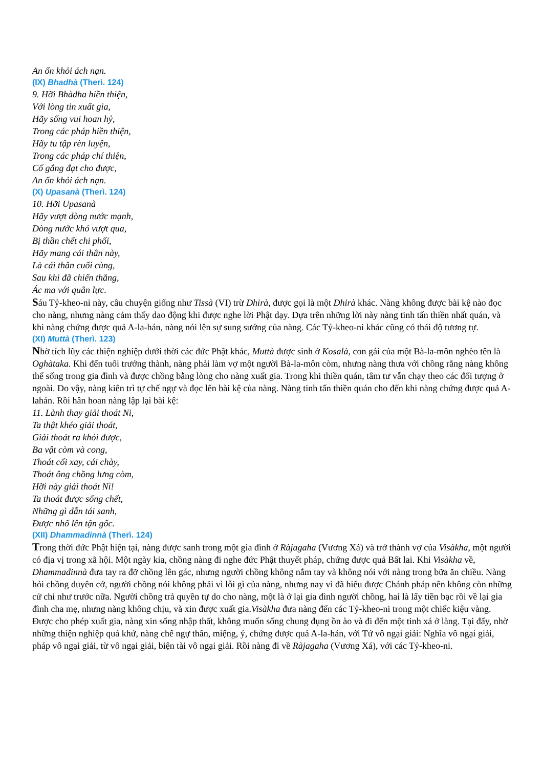An ổn khỏi ách nạn.
(IX) Bhadhà (Therì. 124)
9. Hỡi Bhàdha hiền thiện,
Với lòng tin xuất gia,
Hãy sống vui hoan hỷ,
Trong các pháp hiền thiện,
Hãy tu tập rèn luyện,
Trong các pháp chí thiện,
Cố gắng đạt cho được,
An ổn khỏi ách nạn.
(X) Upasanà (Therì. 124)
10. Hỡi Upasanà
Hãy vượt dòng nước mạnh,
Dòng nước khó vượt qua,
Bị thần chết chi phối,
Hãy mang cái thân này,
Là cái thân cuối cùng,
Sau khi đã chiến thắng,
Ác ma với quân lực.
Sáu Tỷ-kheo-ni này, câu chuyện giống như Tissà (VI) trừ Dhirà, được gọi là một Dhirà khác. Nàng không được bài kệ nào đọc cho nàng, nhưng nàng cảm thấy dao động khi được nghe lời Phật dạy. Dựa trên những lời này nàng tinh tấn thiền nhất quán, và khi nàng chứng được quả A-la-hán, nàng nói lên sự sung sướng của nàng. Các Tỷ-kheo-ni khác cũng có thái độ tương tự.
(XI) Muttà (Therì. 123)
Nhờ tích lũy các thiện nghiệp dưới thời các đức Phật khác, Muttà được sinh ở Kosalà, con gái của một Bà-la-môn nghèo tên là Oghàtaka. Khi đến tuổi trưởng thành, nàng phải làm vợ một người Bà-la-môn còm, nhưng nàng thưa với chồng rằng nàng không thể sống trong gia đình và được chồng bằng lòng cho nàng xuất gia. Trong khi thiền quán, tâm tư vẫn chạy theo các đối tượng ở ngoài. Do vậy, nàng kiên trì tự chế ngự và đọc lên bài kệ của nàng. Nàng tinh tấn thiền quán cho đến khi nàng chứng được quả A-lahán. Rồi hân hoan nàng lập lại bài kệ:
11. Lành thay giải thoát Ni,
Ta thật khéo giải thoát,
Giải thoát ra khỏi được,
Ba vật còm và cong,
Thoát cối xay, cái chày,
Thoát ông chồng lưng còm,
Hỡi này giải thoát Ni!
Ta thoát được sống chết,
Những gì dẫn tái sanh,
Được nhổ lên tận gốc.
(XII) Dhammadinnà (Therì. 124)
Trong thời đức Phật hiện tại, nàng được sanh trong một gia đình ở Ràjagaha (Vương Xá) và trở thành vợ của Visàkha, một người có địa vị trong xã hội. Một ngày kia, chồng nàng đi nghe đức Phật thuyết pháp, chứng được quả Bất lai. Khi Visàkha về, Dhammadinnà đưa tay ra đỡ chồng lên gác, nhưng người chồng không nắm tay và không nói với nàng trong bữa ăn chiều. Nàng hỏi chồng duyên cớ, người chồng nói không phải vì lỗi gì của nàng, nhưng nay vì đã hiểu được Chánh pháp nên không còn những cử chỉ như trước nữa. Người chồng trả quyền tự do cho nàng, một là ở lại gia đình người chồng, hai là lấy tiền bạc rồi về lại gia đình cha mẹ, nhưng nàng không chịu, và xin được xuất gia.Visàkha đưa nàng đến các Tỷ-kheo-ni trong một chiếc kiệu vàng. Được cho phép xuất gia, nàng xin sống nhập thất, không muốn sống chung đụng ồn ào và đi đến một tinh xá ở làng. Tại đấy, nhờ những thiện nghiệp quá khứ, nàng chế ngự thân, miệng, ý, chứng được quả A-la-hán, với Tứ vô ngại giải: Nghĩa vô ngại giải, pháp vô ngại giải, từ vô ngại giải, biện tài vô ngại giải. Rồi nàng đi về Ràjagaha (Vương Xá), với các Tỷ-kheo-ni.